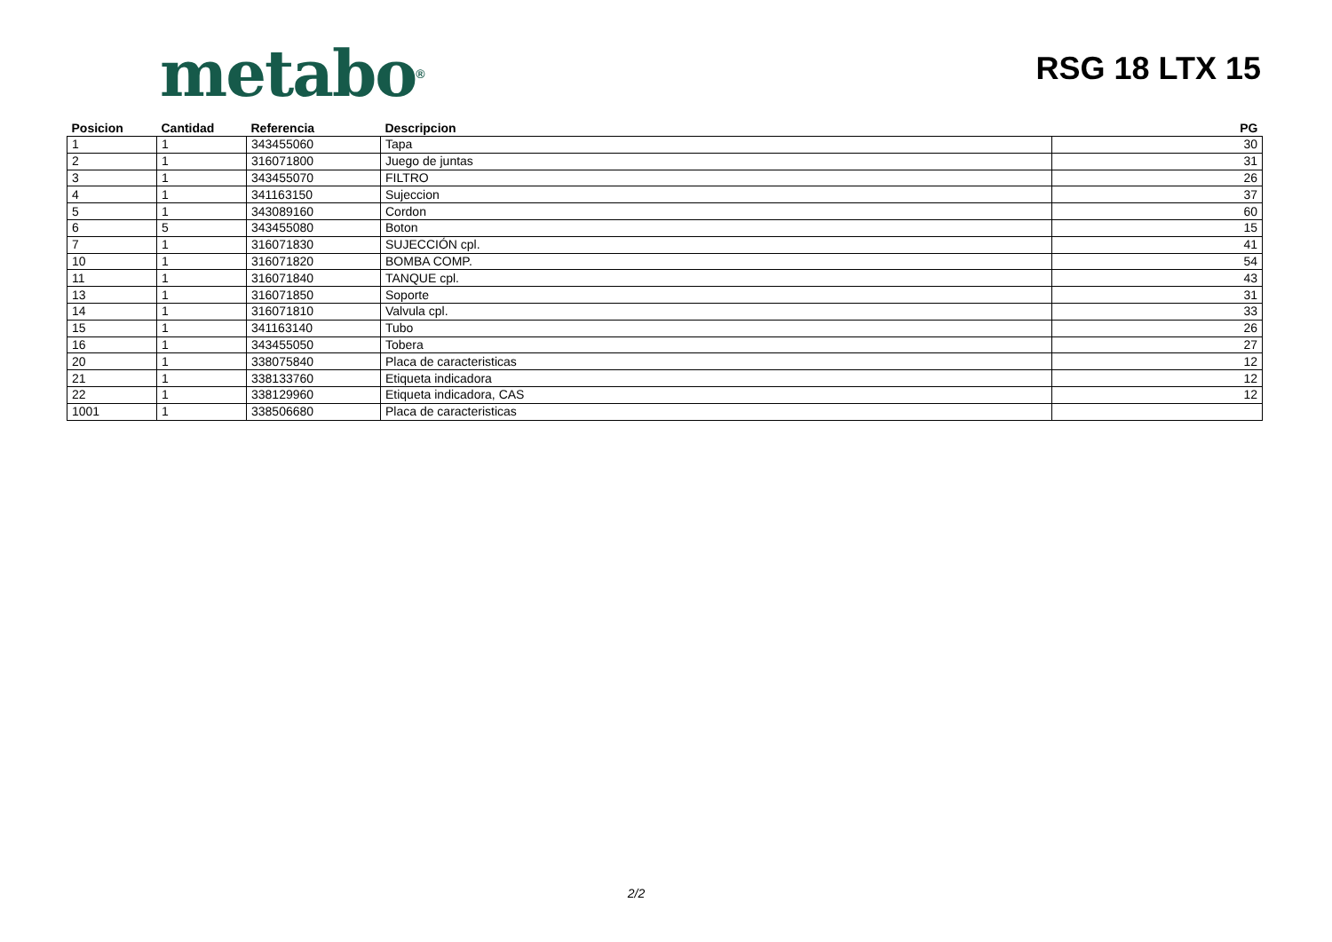metabo<sup>®</sup>
RSG 18 LTX 15
| Posicion | Cantidad | Referencia | Descripcion | PG |
| --- | --- | --- | --- | --- |
| 1 | 1 | 343455060 | Tapa | 30 |
| 2 | 1 | 316071800 | Juego de juntas | 31 |
| 3 | 1 | 343455070 | FILTRO | 26 |
| 4 | 1 | 341163150 | Sujeccion | 37 |
| 5 | 1 | 343089160 | Cordon | 60 |
| 6 | 5 | 343455080 | Boton | 15 |
| 7 | 1 | 316071830 | SUJECCIÓN cpl. | 41 |
| 10 | 1 | 316071820 | BOMBA COMP. | 54 |
| 11 | 1 | 316071840 | TANQUE cpl. | 43 |
| 13 | 1 | 316071850 | Soporte | 31 |
| 14 | 1 | 316071810 | Valvula cpl. | 33 |
| 15 | 1 | 341163140 | Tubo | 26 |
| 16 | 1 | 343455050 | Tobera | 27 |
| 20 | 1 | 338075840 | Placa de caracteristicas | 12 |
| 21 | 1 | 338133760 | Etiqueta indicadora | 12 |
| 22 | 1 | 338129960 | Etiqueta indicadora, CAS | 12 |
| 1001 | 1 | 338506680 | Placa de caracteristicas | |
2/2